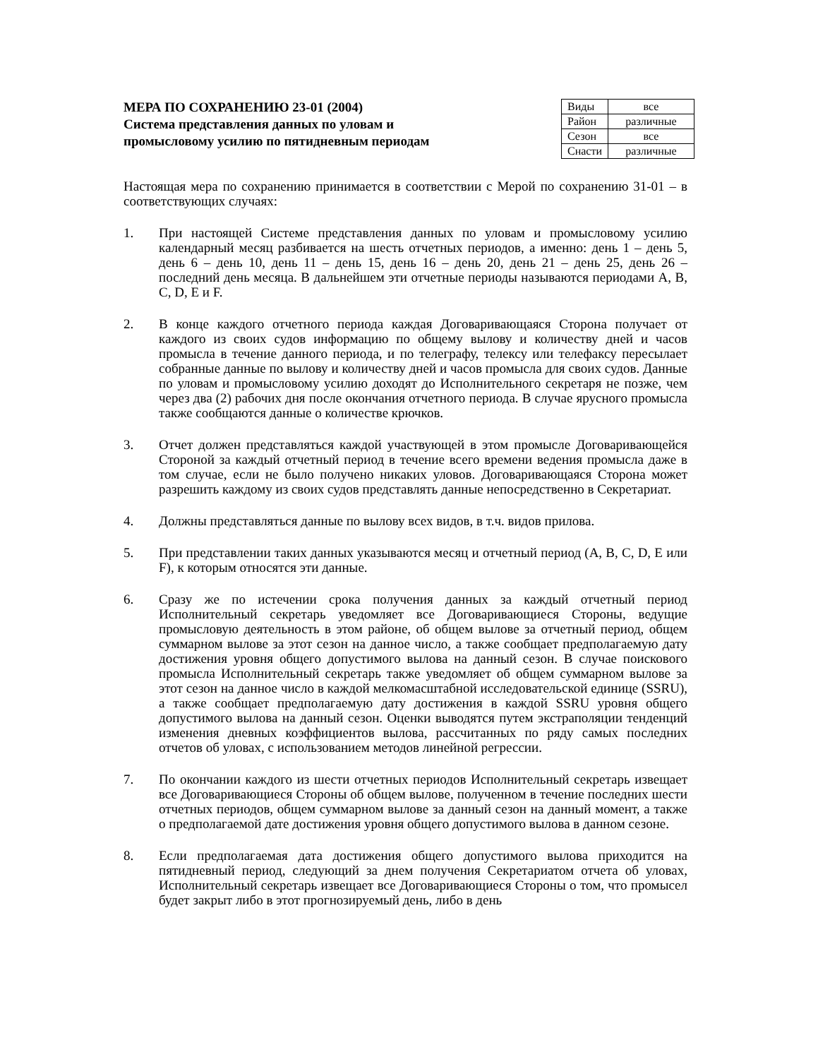МЕРА ПО СОХРАНЕНИЮ 23-01 (2004)
Система представления данных по уловам и
промысловому усилию по пятидневным периодам
| Виды | все |
| Район | различные |
| Сезон | все |
| Снасти | различные |
Настоящая мера по сохранению принимается в соответствии с Мерой по сохранению 31-01 – в соответствующих случаях:
1. При настоящей Системе представления данных по уловам и промысловому усилию календарный месяц разбивается на шесть отчетных периодов, а именно: день 1 – день 5, день 6 – день 10, день 11 – день 15, день 16 – день 20, день 21 – день 25, день 26 – последний день месяца. В дальнейшем эти отчетные периоды называются периодами A, B, C, D, E и F.
2. В конце каждого отчетного периода каждая Договаривающаяся Сторона получает от каждого из своих судов информацию по общему вылову и количеству дней и часов промысла в течение данного периода, и по телеграфу, телексу или телефаксу пересылает собранные данные по вылову и количеству дней и часов промысла для своих судов. Данные по уловам и промысловому усилию доходят до Исполнительного секретаря не позже, чем через два (2) рабочих дня после окончания отчетного периода. В случае ярусного промысла также сообщаются данные о количестве крючков.
3. Отчет должен представляться каждой участвующей в этом промысле Договаривающейся Стороной за каждый отчетный период в течение всего времени ведения промысла даже в том случае, если не было получено никаких уловов. Договаривающаяся Сторона может разрешить каждому из своих судов представлять данные непосредственно в Секретариат.
4. Должны представляться данные по вылову всех видов, в т.ч. видов прилова.
5. При представлении таких данных указываются месяц и отчетный период (A, B, C, D, E или F), к которым относятся эти данные.
6. Сразу же по истечении срока получения данных за каждый отчетный период Исполнительный секретарь уведомляет все Договаривающиеся Стороны, ведущие промысловую деятельность в этом районе, об общем вылове за отчетный период, общем суммарном вылове за этот сезон на данное число, а также сообщает предполагаемую дату достижения уровня общего допустимого вылова на данный сезон. В случае поискового промысла Исполнительный секретарь также уведомляет об общем суммарном вылове за этот сезон на данное число в каждой мелкомасштабной исследовательской единице (SSRU), а также сообщает предполагаемую дату достижения в каждой SSRU уровня общего допустимого вылова на данный сезон. Оценки выводятся путем экстраполяции тенденций изменения дневных коэффициентов вылова, рассчитанных по ряду самых последних отчетов об уловах, с использованием методов линейной регрессии.
7. По окончании каждого из шести отчетных периодов Исполнительный секретарь извещает все Договаривающиеся Стороны об общем вылове, полученном в течение последних шести отчетных периодов, общем суммарном вылове за данный сезон на данный момент, а также о предполагаемой дате достижения уровня общего допустимого вылова в данном сезоне.
8. Если предполагаемая дата достижения общего допустимого вылова приходится на пятидневный период, следующий за днем получения Секретариатом отчета об уловах, Исполнительный секретарь извещает все Договаривающиеся Стороны о том, что промысел будет закрыт либо в этот прогнозируемый день, либо в день